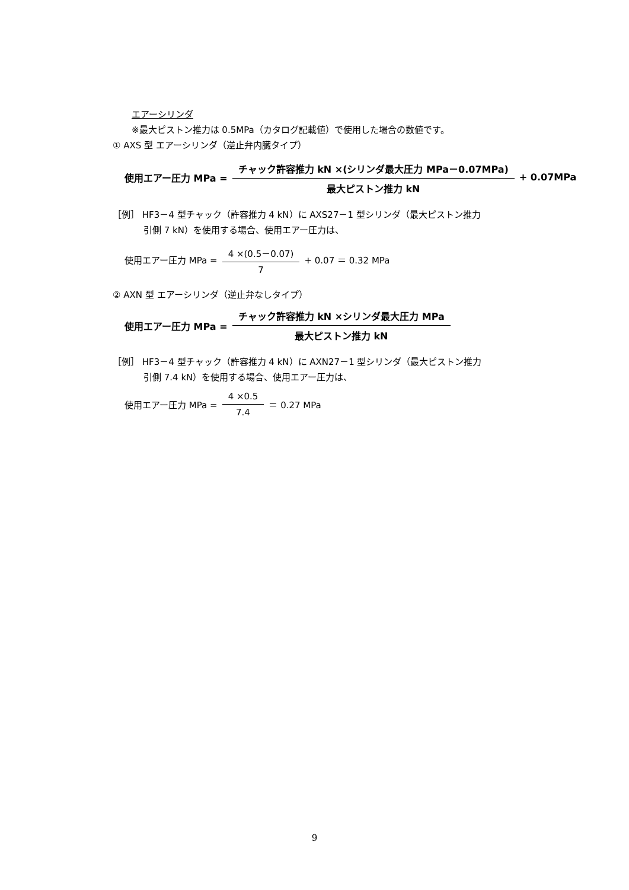エアーシリンダ
※最大ピストン推力は 0.5MPa（カタログ記載値）で使用した場合の数値です。
① AXS 型 エアーシリンダ（逆止弁内臓タイプ）
使用エアー圧力 MPa = チャック許容推力 kN ×(シリンダ最大圧力 MPa－0.07MPa) 最大ピストン推力 kN + 0.07MPa
［例］ HF3－4 型チャック（許容推力 4 kN）に AXS27－1 型シリンダ（最大ピストン推力
引側 7 kN）を使用する場合、使用エアー圧力は、
使用エアー圧力 MPa = 4 ×(0.5－0.07) 7 + 0.07 ＝ 0.32 MPa
② AXN 型 エアーシリンダ（逆止弁なしタイプ）
使用エアー圧力 MPa = チャック許容推力 kN ×シリンダ最大圧力 MPa 最大ピストン推力 kN
［例］ HF3－4 型チャック（許容推力 4 kN）に AXN27－1 型シリンダ（最大ピストン推力
引側 7.4 kN）を使用する場合、使用エアー圧力は、
使用エアー圧力 MPa = 4 ×0.5 7.4 ＝ 0.27 MPa
9